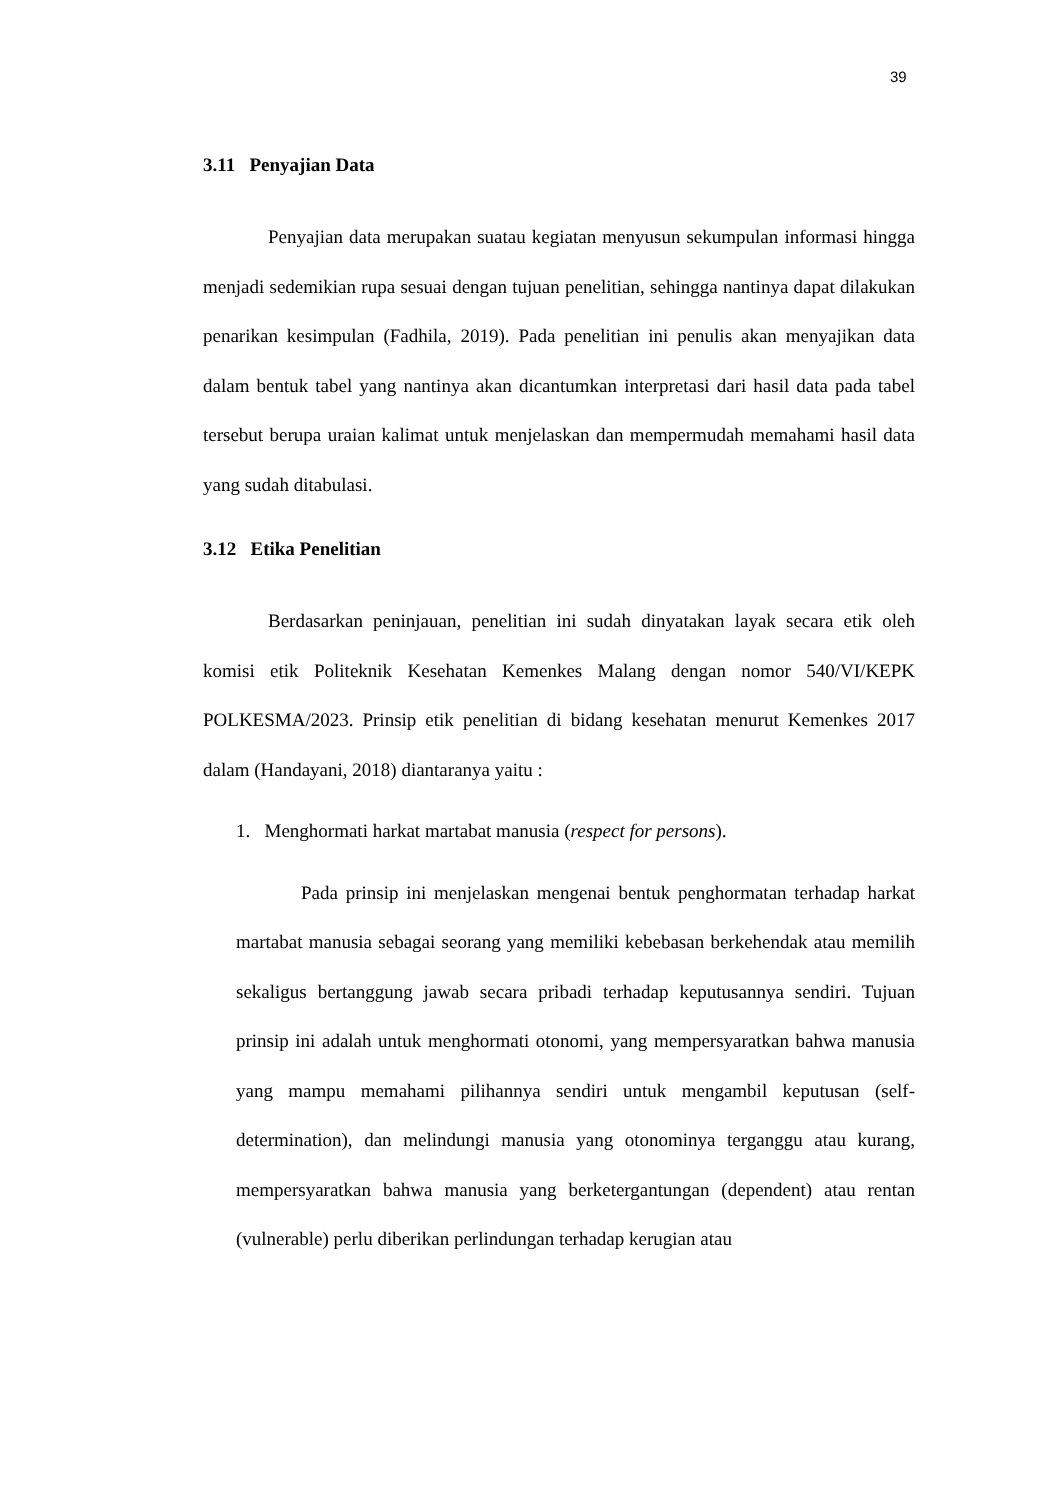39
3.11 Penyajian Data
Penyajian data merupakan suatau kegiatan menyusun sekumpulan informasi hingga menjadi sedemikian rupa sesuai dengan tujuan penelitian, sehingga nantinya dapat dilakukan penarikan kesimpulan (Fadhila, 2019). Pada penelitian ini penulis akan menyajikan data dalam bentuk tabel yang nantinya akan dicantumkan interpretasi dari hasil data pada tabel tersebut berupa uraian kalimat untuk menjelaskan dan mempermudah memahami hasil data yang sudah ditabulasi.
3.12 Etika Penelitian
Berdasarkan peninjauan, penelitian ini sudah dinyatakan layak secara etik oleh komisi etik Politeknik Kesehatan Kemenkes Malang dengan nomor 540/VI/KEPK POLKESMA/2023. Prinsip etik penelitian di bidang kesehatan menurut Kemenkes 2017 dalam (Handayani, 2018) diantaranya yaitu :
1. Menghormati harkat martabat manusia (respect for persons).
Pada prinsip ini menjelaskan mengenai bentuk penghormatan terhadap harkat martabat manusia sebagai seorang yang memiliki kebebasan berkehendak atau memilih sekaligus bertanggung jawab secara pribadi terhadap keputusannya sendiri. Tujuan prinsip ini adalah untuk menghormati otonomi, yang mempersyaratkan bahwa manusia yang mampu memahami pilihannya sendiri untuk mengambil keputusan (self-determination), dan melindungi manusia yang otonominya terganggu atau kurang, mempersyaratkan bahwa manusia yang berketergantungan (dependent) atau rentan (vulnerable) perlu diberikan perlindungan terhadap kerugian atau